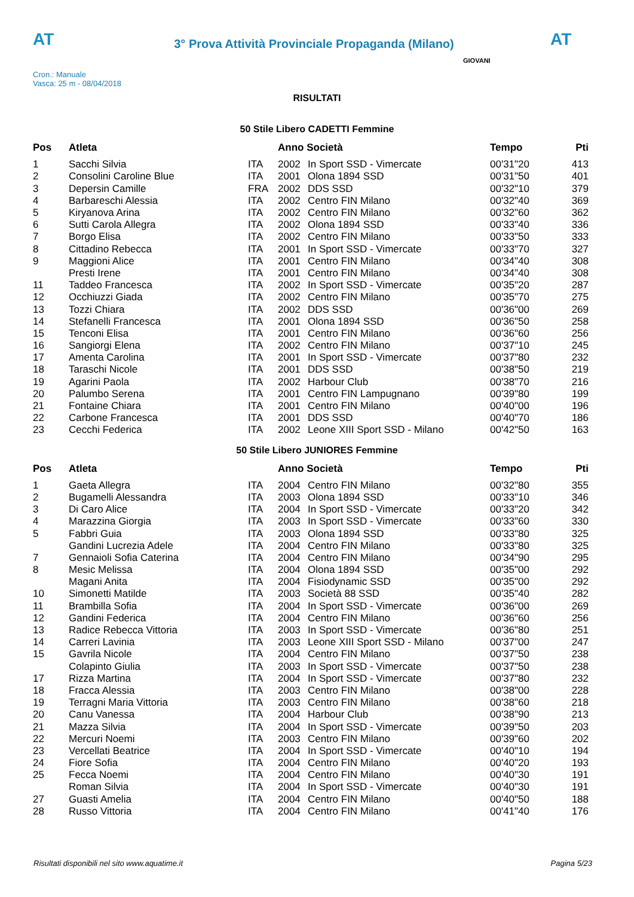AT
3° Prova Attività Provinciale Propaganda (Milano)
AT
Cron.: Manuale
Vasca: 25 m - 08/04/2018
GIOVANI
RISULTATI
50 Stile Libero CADETTI Femmine
| Pos | Atleta | | Anno Società | | Tempo | Pti |
| --- | --- | --- | --- | --- | --- | --- |
| 1 | Sacchi Silvia | ITA | 2002 | In Sport SSD - Vimercate | 00'31"20 | 413 |
| 2 | Consolini Caroline Blue | ITA | 2001 | Olona 1894 SSD | 00'31"50 | 401 |
| 3 | Depersin Camille | FRA | 2002 | DDS SSD | 00'32"10 | 379 |
| 4 | Barbareschi Alessia | ITA | 2002 | Centro FIN Milano | 00'32"40 | 369 |
| 5 | Kiryanova Arina | ITA | 2002 | Centro FIN Milano | 00'32"60 | 362 |
| 6 | Sutti Carola Allegra | ITA | 2002 | Olona 1894 SSD | 00'33"40 | 336 |
| 7 | Borgo Elisa | ITA | 2002 | Centro FIN Milano | 00'33"50 | 333 |
| 8 | Cittadino Rebecca | ITA | 2001 | In Sport SSD - Vimercate | 00'33"70 | 327 |
| 9 | Maggioni Alice | ITA | 2001 | Centro FIN Milano | 00'34"40 | 308 |
| | Presti Irene | ITA | 2001 | Centro FIN Milano | 00'34"40 | 308 |
| 11 | Taddeo Francesca | ITA | 2002 | In Sport SSD - Vimercate | 00'35"20 | 287 |
| 12 | Occhiuzzi Giada | ITA | 2002 | Centro FIN Milano | 00'35"70 | 275 |
| 13 | Tozzi Chiara | ITA | 2002 | DDS SSD | 00'36"00 | 269 |
| 14 | Stefanelli Francesca | ITA | 2001 | Olona 1894 SSD | 00'36"50 | 258 |
| 15 | Tenconi Elisa | ITA | 2001 | Centro FIN Milano | 00'36"60 | 256 |
| 16 | Sangiorgi Elena | ITA | 2002 | Centro FIN Milano | 00'37"10 | 245 |
| 17 | Amenta Carolina | ITA | 2001 | In Sport SSD - Vimercate | 00'37"80 | 232 |
| 18 | Taraschi Nicole | ITA | 2001 | DDS SSD | 00'38"50 | 219 |
| 19 | Agarini Paola | ITA | 2002 | Harbour Club | 00'38"70 | 216 |
| 20 | Palumbo Serena | ITA | 2001 | Centro FIN Lampugnano | 00'39"80 | 199 |
| 21 | Fontaine Chiara | ITA | 2001 | Centro FIN Milano | 00'40"00 | 196 |
| 22 | Carbone Francesca | ITA | 2001 | DDS SSD | 00'40"70 | 186 |
| 23 | Cecchi Federica | ITA | 2002 | Leone XIII Sport SSD - Milano | 00'42"50 | 163 |
50 Stile Libero JUNIORES Femmine
| Pos | Atleta | | Anno Società | | Tempo | Pti |
| --- | --- | --- | --- | --- | --- | --- |
| 1 | Gaeta Allegra | ITA | 2004 | Centro FIN Milano | 00'32"80 | 355 |
| 2 | Bugamelli Alessandra | ITA | 2003 | Olona 1894 SSD | 00'33"10 | 346 |
| 3 | Di Caro Alice | ITA | 2004 | In Sport SSD - Vimercate | 00'33"20 | 342 |
| 4 | Marazzina Giorgia | ITA | 2003 | In Sport SSD - Vimercate | 00'33"60 | 330 |
| 5 | Fabbri Guia | ITA | 2003 | Olona 1894 SSD | 00'33"80 | 325 |
| | Gandini Lucrezia Adele | ITA | 2004 | Centro FIN Milano | 00'33"80 | 325 |
| 7 | Gennaioli Sofia Caterina | ITA | 2004 | Centro FIN Milano | 00'34"90 | 295 |
| 8 | Mesic Melissa | ITA | 2004 | Olona 1894 SSD | 00'35"00 | 292 |
| | Magani Anita | ITA | 2004 | Fisiodynamic SSD | 00'35"00 | 292 |
| 10 | Simonetti Matilde | ITA | 2003 | Società 88 SSD | 00'35"40 | 282 |
| 11 | Brambilla Sofia | ITA | 2004 | In Sport SSD - Vimercate | 00'36"00 | 269 |
| 12 | Gandini Federica | ITA | 2004 | Centro FIN Milano | 00'36"60 | 256 |
| 13 | Radice Rebecca Vittoria | ITA | 2003 | In Sport SSD - Vimercate | 00'36"80 | 251 |
| 14 | Carreri Lavinia | ITA | 2003 | Leone XIII Sport SSD - Milano | 00'37"00 | 247 |
| 15 | Gavrila Nicole | ITA | 2004 | Centro FIN Milano | 00'37"50 | 238 |
| | Colapinto Giulia | ITA | 2003 | In Sport SSD - Vimercate | 00'37"50 | 238 |
| 17 | Rizza Martina | ITA | 2004 | In Sport SSD - Vimercate | 00'37"80 | 232 |
| 18 | Fracca Alessia | ITA | 2003 | Centro FIN Milano | 00'38"00 | 228 |
| 19 | Terragni Maria Vittoria | ITA | 2003 | Centro FIN Milano | 00'38"60 | 218 |
| 20 | Canu Vanessa | ITA | 2004 | Harbour Club | 00'38"90 | 213 |
| 21 | Mazza Silvia | ITA | 2004 | In Sport SSD - Vimercate | 00'39"50 | 203 |
| 22 | Mercuri Noemi | ITA | 2003 | Centro FIN Milano | 00'39"60 | 202 |
| 23 | Vercellati Beatrice | ITA | 2004 | In Sport SSD - Vimercate | 00'40"10 | 194 |
| 24 | Fiore Sofia | ITA | 2004 | Centro FIN Milano | 00'40"20 | 193 |
| 25 | Fecca Noemi | ITA | 2004 | Centro FIN Milano | 00'40"30 | 191 |
| | Roman Silvia | ITA | 2004 | In Sport SSD - Vimercate | 00'40"30 | 191 |
| 27 | Guasti Amelia | ITA | 2004 | Centro FIN Milano | 00'40"50 | 188 |
| 28 | Russo Vittoria | ITA | 2004 | Centro FIN Milano | 00'41"40 | 176 |
Risultati disponibili nel sito www.aquatime.it Pagina 5/23